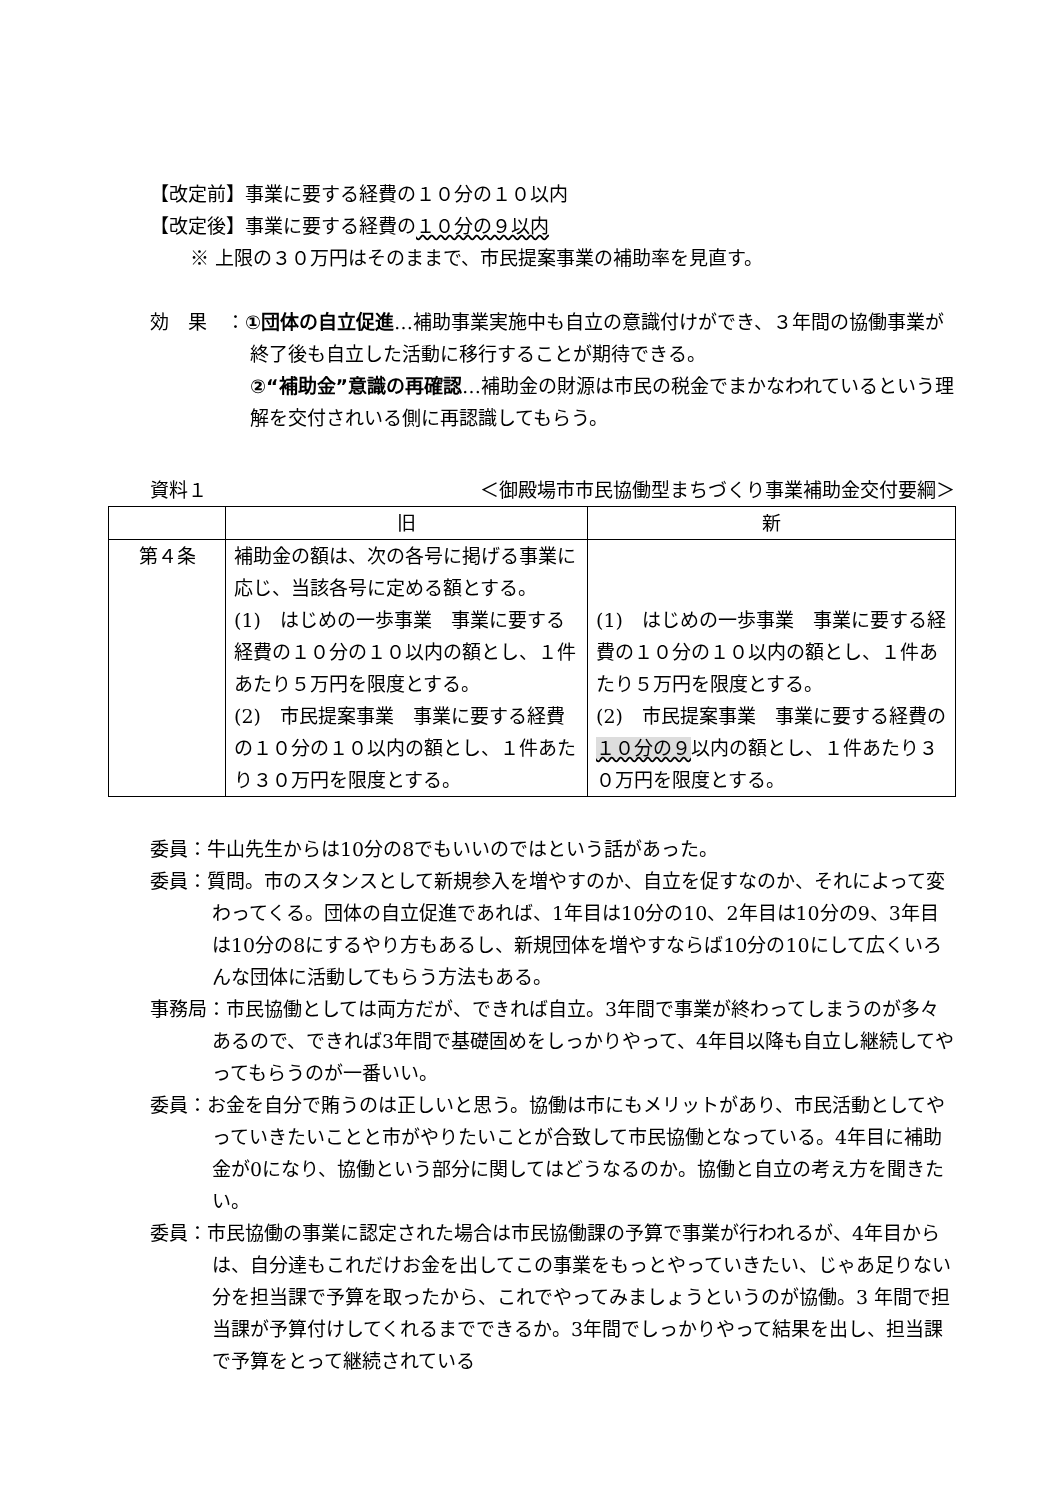【改定前】事業に要する経費の１０分の１０以内
【改定後】事業に要する経費の１０分の９以内
※ 上限の３０万円はそのままで、市民提案事業の補助率を見直す。
効　果　：①団体の自立促進…補助事業実施中も自立の意識付けができ、３年間の協働事業が終了後も自立した活動に移行することが期待できる。
②“補助金”意識の再確認…補助金の財源は市民の税金でまかなわれているという理解を交付されいる側に再認識してもらう。
資料１ ＜御殿場市市民協働型まちづくり事業補助金交付要綱＞
| | 旧 | 新 |
| --- | --- | --- |
| 第４条 | 補助金の額は、次の各号に掲げる事業に応じ、当該各号に定める額とする。 (1) はじめの一歩事業 事業に要する経費の１０分の１０以内の額とし、１件あたり５万円を限度とする。 (2) 市民提案事業 事業に要する経費の１０分の１０以内の額とし、１件あたり３０万円を限度とする。 | (1) はじめの一歩事業 事業に要する経費の１０分の１０以内の額とし、１件あたり５万円を限度とする。 (2) 市民提案事業 事業に要する経費の １０分の９ 以内の額とし、１件あたり３０万円を限度とする。 |
委員：牛山先生からは10分の8でもいいのではという話があった。
委員：質問。市のスタンスとして新規参入を増やすのか、自立を促すなのか、それによって変わってくる。団体の自立促進であれば、1年目は10分の10、2年目は10分の9、3年目は10分の8にするやり方もあるし、新規団体を増やすならば10分の10にして広くいろんな団体に活動してもらう方法もある。
事務局：市民協働としては両方だが、できれば自立。3年間で事業が終わってしまうのが多々あるので、できれば3年間で基礎固めをしっかりやって、4年目以降も自立し継続してやってもらうのが一番いい。
委員：お金を自分で賄うのは正しいと思う。協働は市にもメリットがあり、市民活動としてやっていきたいことと市がやりたいことが合致して市民協働となっている。4年目に補助金が0になり、協働という部分に関してはどうなるのか。協働と自立の考え方を聞きたい。
委員：市民協働の事業に認定された場合は市民協働課の予算で事業が行われるが、4年目からは、自分達もこれだけお金を出してこの事業をもっとやっていきたい、じゃあ足りない分を担当課で予算を取ったから、これでやってみましょうというのが協働。3 年間で担当課が予算付けしてくれるまでできるか。3年間でしっかりやって結果を出し、担当課で予算をとって継続されている